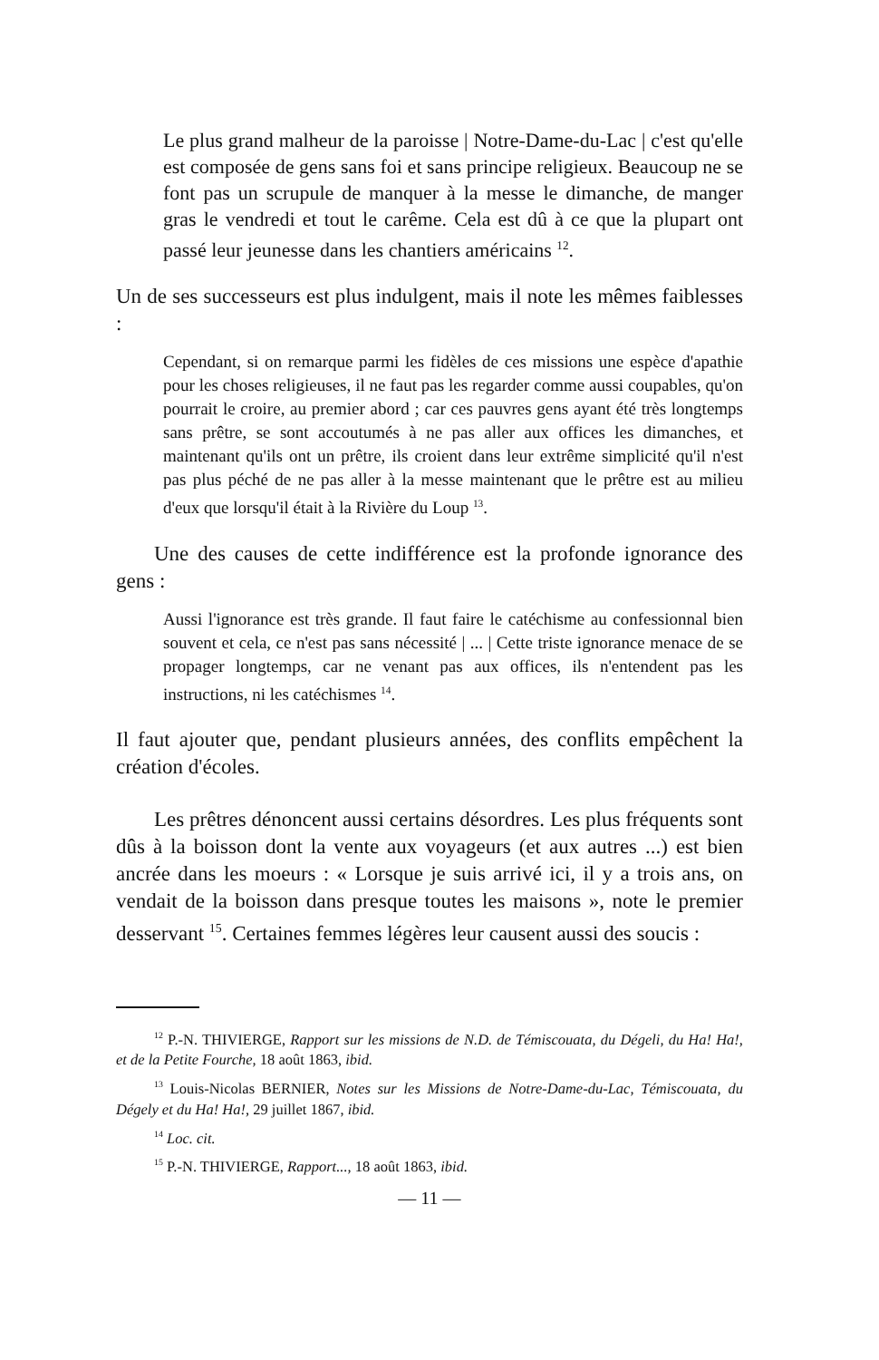Le plus grand malheur de la paroisse | Notre-Dame-du-Lac | c'est qu'elle est composée de gens sans foi et sans principe religieux. Beaucoup ne se font pas un scrupule de manquer à la messe le dimanche, de manger gras le vendredi et tout le carême. Cela est dû à ce que la plupart ont passé leur jeunesse dans les chantiers américains <sup>12</sup>.
Un de ses successeurs est plus indulgent, mais il note les mêmes faiblesses :
Cependant, si on remarque parmi les fidèles de ces missions une espèce d'apathie pour les choses religieuses, il ne faut pas les regarder comme aussi coupables, qu'on pourrait le croire, au premier abord ; car ces pauvres gens ayant été très longtemps sans prêtre, se sont accoutumés à ne pas aller aux offices les dimanches, et maintenant qu'ils ont un prêtre, ils croient dans leur extrême simplicité qu'il n'est pas plus péché de ne pas aller à la messe maintenant que le prêtre est au milieu d'eux que lorsqu'il était à la Rivière du Loup <sup>13</sup>.
Une des causes de cette indifférence est la profonde ignorance des gens :
Aussi l'ignorance est très grande. Il faut faire le catéchisme au confessionnal bien souvent et cela, ce n'est pas sans nécessité | ... | Cette triste ignorance menace de se propager longtemps, car ne venant pas aux offices, ils n'entendent pas les instructions, ni les catéchismes <sup>14</sup>.
Il faut ajouter que, pendant plusieurs années, des conflits empêchent la création d'écoles.
Les prêtres dénoncent aussi certains désordres. Les plus fréquents sont dûs à la boisson dont la vente aux voyageurs (et aux autres ...) est bien ancrée dans les moeurs : « Lorsque je suis arrivé ici, il y a trois ans, on vendait de la boisson dans presque toutes les maisons », note le premier desservant <sup>15</sup>. Certaines femmes légères leur causent aussi des soucis :
<sup>12</sup> P.-N. THIVIERGE, Rapport sur les missions de N.D. de Témiscouata, du Dégeli, du Ha! Ha!, et de la Petite Fourche, 18 août 1863, ibid.
<sup>13</sup> Louis-Nicolas BERNIER, Notes sur les Missions de Notre-Dame-du-Lac, Témiscouata, du Dégely et du Ha! Ha!, 29 juillet 1867, ibid.
<sup>14</sup> Loc. cit.
<sup>15</sup> P.-N. THIVIERGE, Rapport..., 18 août 1863, ibid.
— 11 —